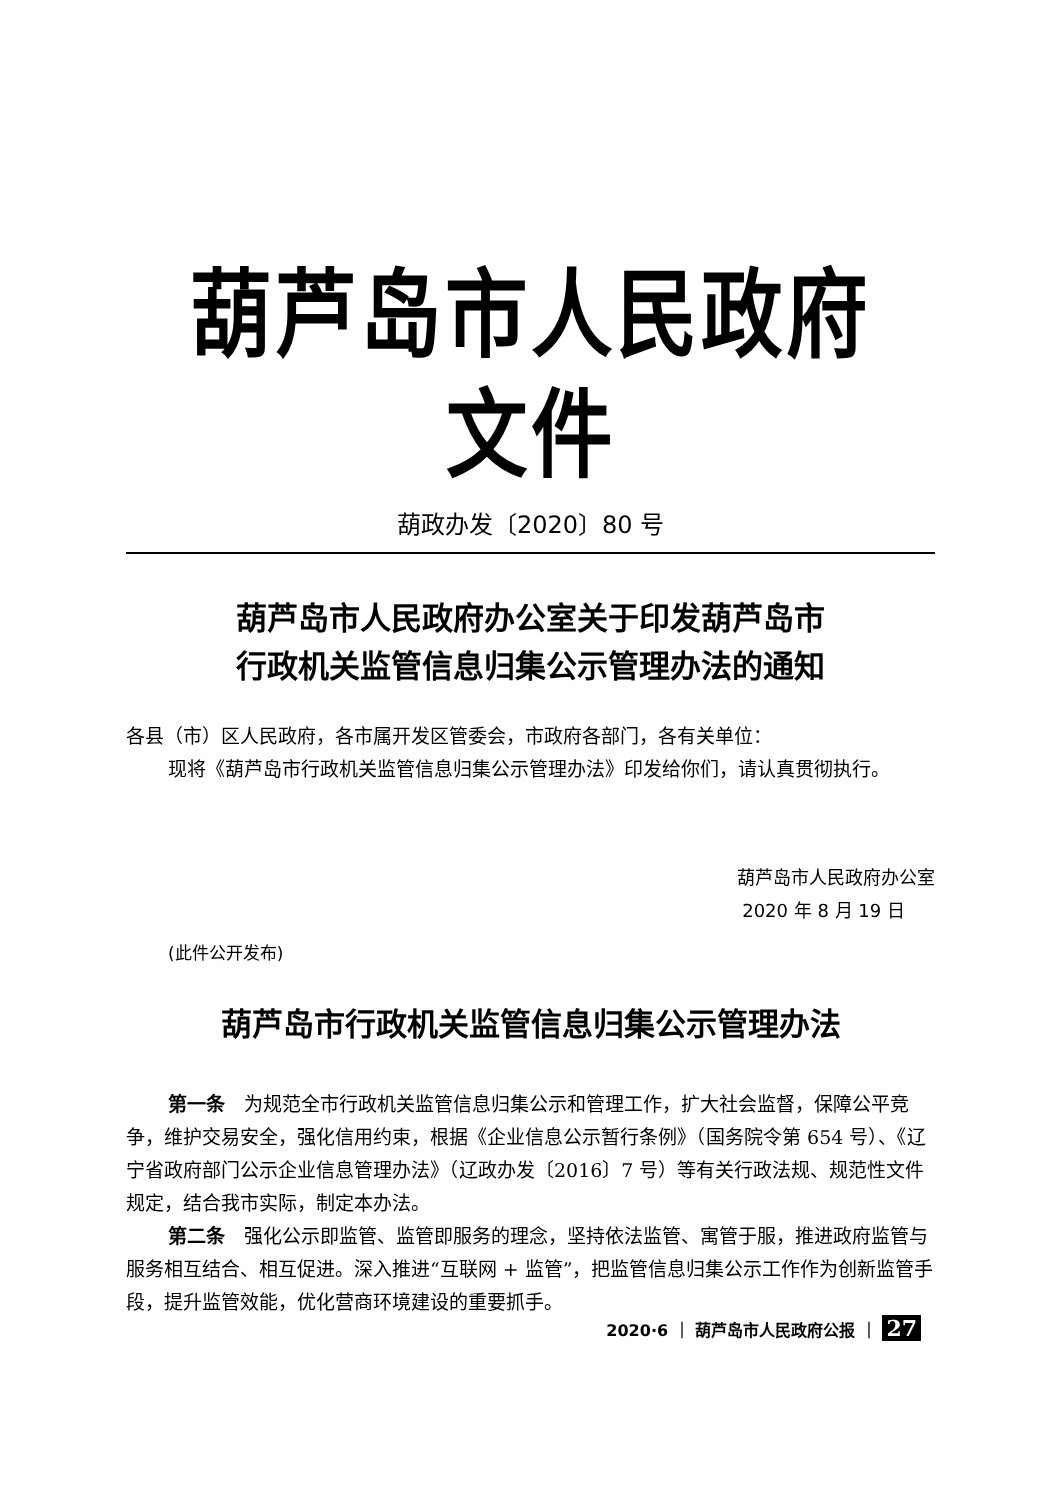葫芦岛市人民政府文件
葫政办发〔2020〕80 号
葫芦岛市人民政府办公室关于印发葫芦岛市
行政机关监管信息归集公示管理办法的通知
各县（市）区人民政府，各市属开发区管委会，市政府各部门，各有关单位：
现将《葫芦岛市行政机关监管信息归集公示管理办法》印发给你们，请认真贯彻执行。
葫芦岛市人民政府办公室
2020 年 8 月 19 日
(此件公开发布)
葫芦岛市行政机关监管信息归集公示管理办法
第一条　为规范全市行政机关监管信息归集公示和管理工作，扩大社会监督，保障公平竞争，维护交易安全，强化信用约束，根据《企业信息公示暂行条例》（国务院令第 654 号）、《辽宁省政府部门公示企业信息管理办法》（辽政办发〔2016〕7 号）等有关行政法规、规范性文件规定，结合我市实际，制定本办法。
第二条　强化公示即监管、监管即服务的理念，坚持依法监管、寓管于服，推进政府监管与服务相互结合、相互促进。深入推进“互联网 + 监管”，把监管信息归集公示工作作为创新监管手段，提升监管效能，优化营商环境建设的重要抓手。
2020·6 ｜ 葫芦岛市人民政府公报 ｜ 27